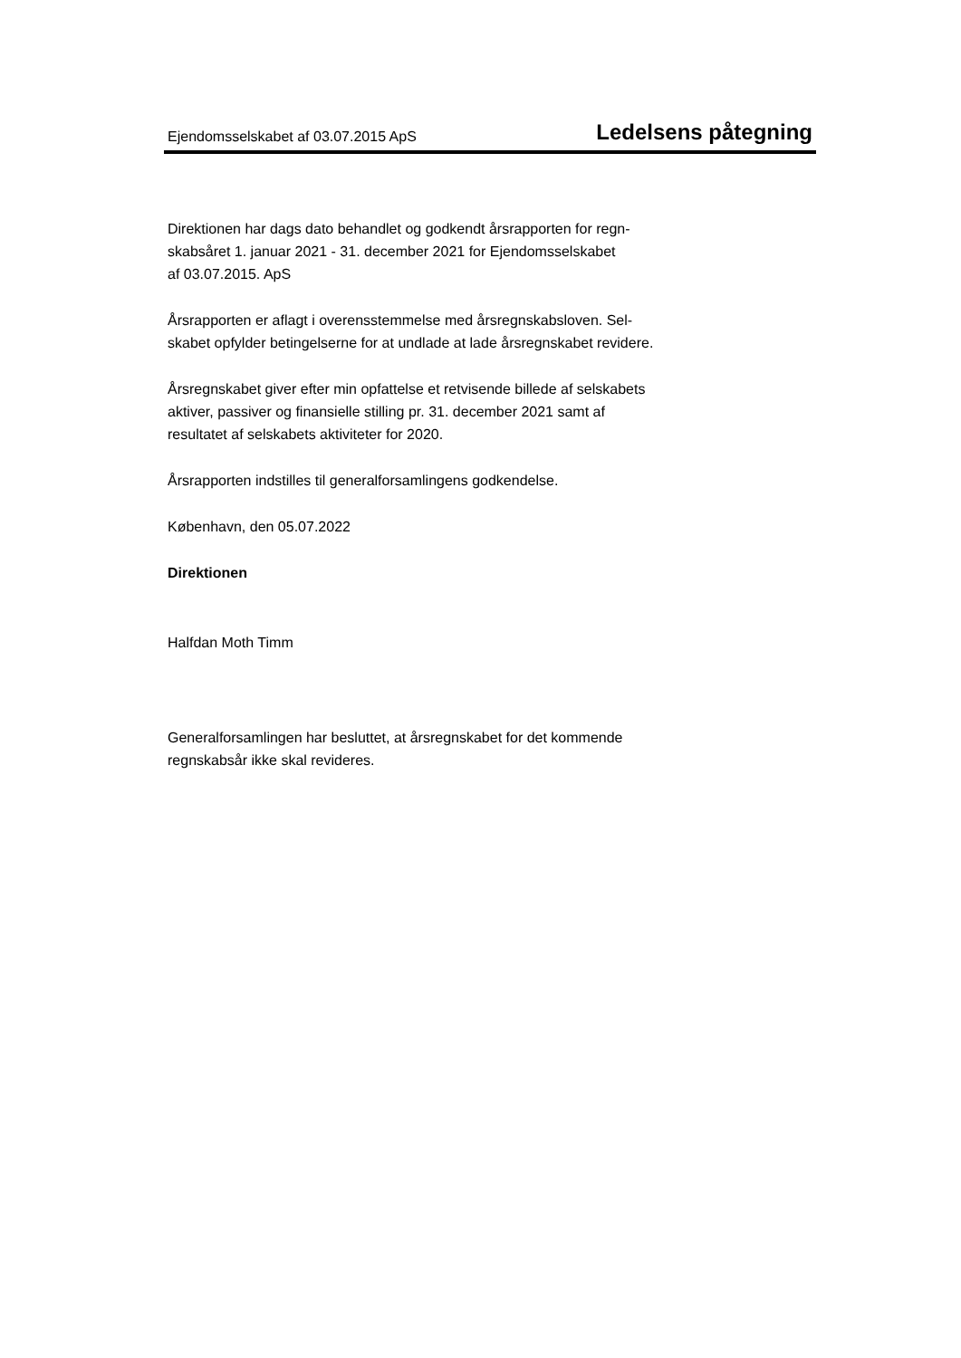Ejendomsselskabet af 03.07.2015 ApS Ledelsens påtegning
Direktionen har dags dato behandlet og godkendt årsrapporten for regn-
skabsåret 1. januar 2021 - 31. december 2021 for Ejendomsselskabet
af 03.07.2015. ApS
Årsrapporten er aflagt i overensstemmelse med årsregnskabsloven. Sel-
skabet opfylder betingelserne for at undlade at lade årsregnskabet revidere.
Årsregnskabet giver efter min opfattelse et retvisende billede af selskabets
aktiver, passiver og finansielle stilling pr. 31. december 2021 samt af
resultatet af selskabets aktiviteter for 2020.
Årsrapporten indstilles til generalforsamlingens godkendelse.
København, den 05.07.2022
Direktionen
Halfdan Moth Timm
Generalforsamlingen har besluttet, at årsregnskabet for det kommende
regnskabsår ikke skal revideres.